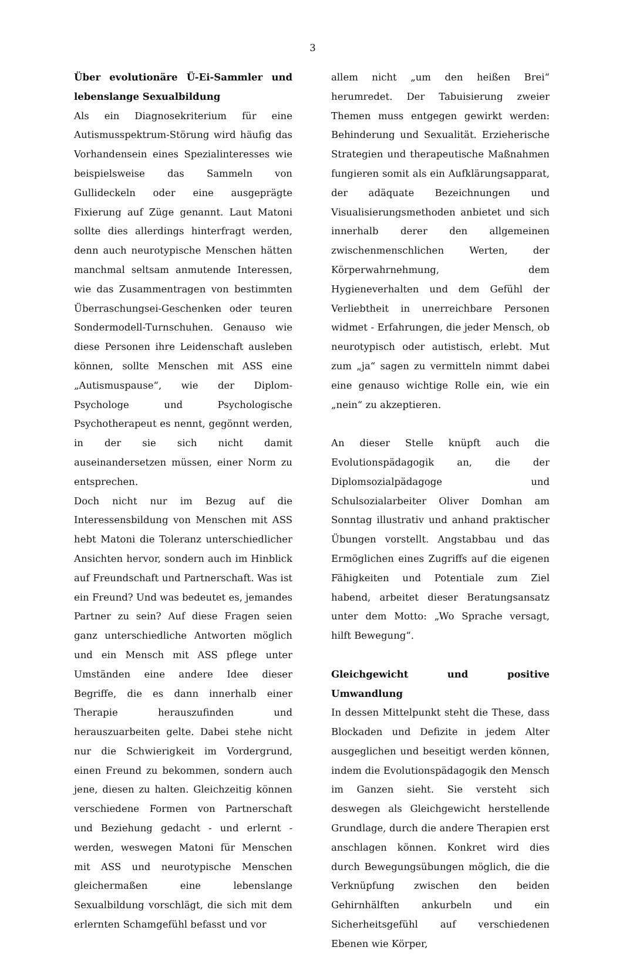3
Über evolutionäre Ü-Ei-Sammler und lebenslange Sexualbildung
Als ein Diagnosekriterium für eine Autismusspektrum-Störung wird häufig das Vorhandensein eines Spezialinteresses wie beispielsweise das Sammeln von Gullideckeln oder eine ausgeprägte Fixierung auf Züge genannt. Laut Matoni sollte dies allerdings hinterfragt werden, denn auch neurotypische Menschen hätten manchmal seltsam anmutende Interessen, wie das Zusammentragen von bestimmten Überraschungsei-Geschenken oder teuren Sondermodell-Turnschuhen. Genauso wie diese Personen ihre Leidenschaft ausleben können, sollte Menschen mit ASS eine „Autismuspause“, wie der Diplom-Psychologe und Psychologische Psychotherapeut es nennt, gegönnt werden, in der sie sich nicht damit auseinandersetzen müssen, einer Norm zu entsprechen.
Doch nicht nur im Bezug auf die Interessensbildung von Menschen mit ASS hebt Matoni die Toleranz unterschiedlicher Ansichten hervor, sondern auch im Hinblick auf Freundschaft und Partnerschaft. Was ist ein Freund? Und was bedeutet es, jemandes Partner zu sein? Auf diese Fragen seien ganz unterschiedliche Antworten möglich und ein Mensch mit ASS pflege unter Umständen eine andere Idee dieser Begriffe, die es dann innerhalb einer Therapie herauszufinden und herauszuarbeiten gelte. Dabei stehe nicht nur die Schwierigkeit im Vordergrund, einen Freund zu bekommen, sondern auch jene, diesen zu halten. Gleichzeitig können verschiedene Formen von Partnerschaft und Beziehung gedacht - und erlernt - werden, weswegen Matoni für Menschen mit ASS und neurotypische Menschen gleichermaßen eine lebenslange Sexualbildung vorschlägt, die sich mit dem erlernten Schamgefühl befasst und vor
allem nicht „um den heißen Brei“ herumredet. Der Tabuisierung zweier Themen muss entgegen gewirkt werden: Behinderung und Sexualität. Erzieherische Strategien und therapeutische Maßnahmen fungieren somit als ein Aufklärungsapparat, der adäquate Bezeichnungen und Visualisierungsmethoden anbietet und sich innerhalb derer den allgemeinen zwischenmenschlichen Werten, der Körperwahrnehmung, dem Hygieneverhalten und dem Gefühl der Verliebtheit in unerreichbare Personen widmet - Erfahrungen, die jeder Mensch, ob neurotypisch oder autistisch, erlebt. Mut zum „ja“ sagen zu vermitteln nimmt dabei eine genauso wichtige Rolle ein, wie ein „nein“ zu akzeptieren.
An dieser Stelle knüpft auch die Evolutionspädagogik an, die der Diplomsozialpädagoge und Schulsozialarbeiter Oliver Domhan am Sonntag illustrativ und anhand praktischer Übungen vorstellt. Angstabbau und das Ermöglichen eines Zugriffs auf die eigenen Fähigkeiten und Potentiale zum Ziel habend, arbeitet dieser Beratungsansatz unter dem Motto: „Wo Sprache versagt, hilft Bewegung“.
Gleichgewicht und positive Umwandlung
In dessen Mittelpunkt steht die These, dass Blockaden und Defizite in jedem Alter ausgeglichen und beseitigt werden können, indem die Evolutionspädagogik den Mensch im Ganzen sieht. Sie versteht sich deswegen als Gleichgewicht herstellende Grundlage, durch die andere Therapien erst anschlagen können. Konkret wird dies durch Bewegungsübungen möglich, die die Verknüpfung zwischen den beiden Gehirnhälften ankurbeln und ein Sicherheitsgefühl auf verschiedenen Ebenen wie Körper,